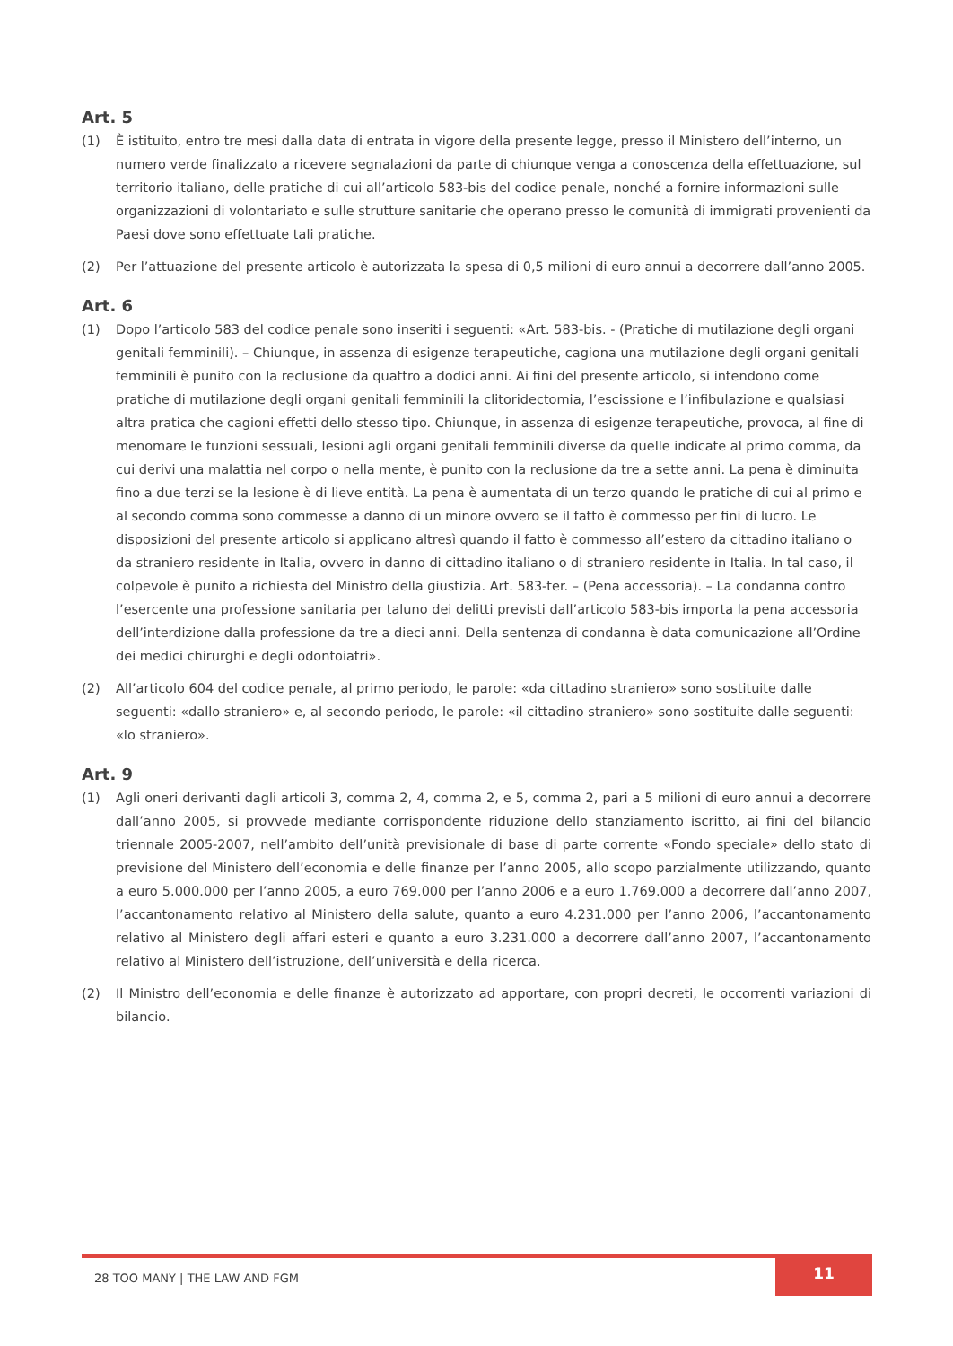Art. 5
(1) È istituito, entro tre mesi dalla data di entrata in vigore della presente legge, presso il Ministero dell’interno, un numero verde finalizzato a ricevere segnalazioni da parte di chiunque venga a conoscenza della effettuazione, sul territorio italiano, delle pratiche di cui all’articolo 583-bis del codice penale, nonché a fornire informazioni sulle organizzazioni di volontariato e sulle strutture sanitarie che operano presso le comunità di immigrati provenienti da Paesi dove sono effettuate tali pratiche.
(2) Per l’attuazione del presente articolo è autorizzata la spesa di 0,5 milioni di euro annui a decorrere dall’anno 2005.
Art. 6
(1) Dopo l’articolo 583 del codice penale sono inseriti i seguenti: «Art. 583-bis. - (Pratiche di mutilazione degli organi genitali femminili). – Chiunque, in assenza di esigenze terapeutiche, cagiona una mutilazione degli organi genitali femminili è punito con la reclusione da quattro a dodici anni. Ai fini del presente articolo, si intendono come pratiche di mutilazione degli organi genitali femminili la clitoridectomia, l’escissione e l’infibulazione e qualsiasi altra pratica che cagioni effetti dello stesso tipo. Chiunque, in assenza di esigenze terapeutiche, provoca, al fine di menomare le funzioni sessuali, lesioni agli organi genitali femminili diverse da quelle indicate al primo comma, da cui derivi una malattia nel corpo o nella mente, è punito con la reclusione da tre a sette anni. La pena è diminuita fino a due terzi se la lesione è di lieve entità. La pena è aumentata di un terzo quando le pratiche di cui al primo e al secondo comma sono commesse a danno di un minore ovvero se il fatto è commesso per fini di lucro. Le disposizioni del presente articolo si applicano altresì quando il fatto è commesso all’estero da cittadino italiano o da straniero residente in Italia, ovvero in danno di cittadino italiano o di straniero residente in Italia. In tal caso, il colpevole è punito a richiesta del Ministro della giustizia. Art. 583-ter. – (Pena accessoria). – La condanna contro l’esercente una professione sanitaria per taluno dei delitti previsti dall’articolo 583-bis importa la pena accessoria dell’interdizione dalla professione da tre a dieci anni. Della sentenza di condanna è data comunicazione all’Ordine dei medici chirurghi e degli odontoiatri».
(2) All’articolo 604 del codice penale, al primo periodo, le parole: «da cittadino straniero» sono sostituite dalle seguenti: «dallo straniero» e, al secondo periodo, le parole: «il cittadino straniero» sono sostituite dalle seguenti: «lo straniero».
Art. 9
(1) Agli oneri derivanti dagli articoli 3, comma 2, 4, comma 2, e 5, comma 2, pari a 5 milioni di euro annui a decorrere dall’anno 2005, si provvede mediante corrispondente riduzione dello stanziamento iscritto, ai fini del bilancio triennale 2005-2007, nell’ambito dell’unità previsionale di base di parte corrente «Fondo speciale» dello stato di previsione del Ministero dell’economia e delle finanze per l’anno 2005, allo scopo parzialmente utilizzando, quanto a euro 5.000.000 per l’anno 2005, a euro 769.000 per l’anno 2006 e a euro 1.769.000 a decorrere dall’anno 2007, l’accantonamento relativo al Ministero della salute, quanto a euro 4.231.000 per l’anno 2006, l’accantonamento relativo al Ministero degli affari esteri e quanto a euro 3.231.000 a decorrere dall’anno 2007, l’accantonamento relativo al Ministero dell’istruzione, dell’università e della ricerca.
(2) Il Ministro dell’economia e delle finanze è autorizzato ad apportare, con propri decreti, le occorrenti variazioni di bilancio.
28 TOO MANY | THE LAW AND FGM
11